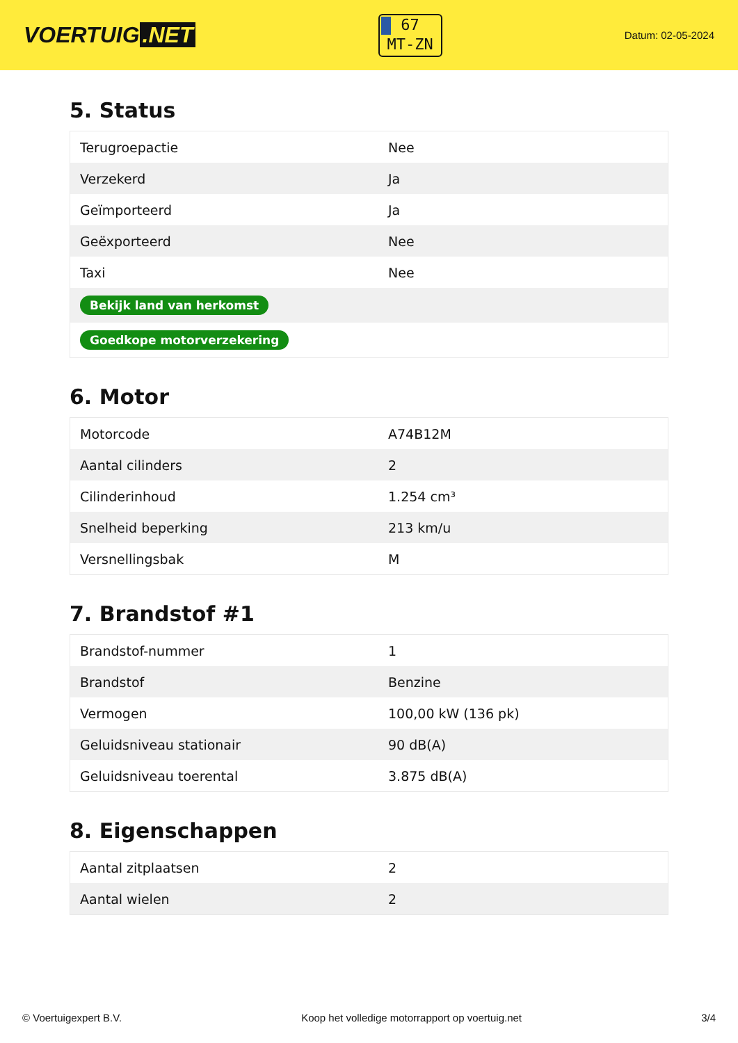VOERTUIG.NET
67
MT-ZN
Datum: 02-05-2024
5. Status
| Terugroepactie | Nee |
| Verzekerd | Ja |
| Geïmporteerd | Ja |
| Geëxporteerd | Nee |
| Taxi | Nee |
| Bekijk land van herkomst | |
| Goedkope motorverzekering | |
6. Motor
| Motorcode | A74B12M |
| Aantal cilinders | 2 |
| Cilinderinhoud | 1.254 cm³ |
| Snelheid beperking | 213 km/u |
| Versnellingsbak | M |
7. Brandstof #1
| Brandstof-nummer | 1 |
| Brandstof | Benzine |
| Vermogen | 100,00 kW (136 pk) |
| Geluidsniveau stationair | 90 dB(A) |
| Geluidsniveau toerental | 3.875 dB(A) |
8. Eigenschappen
| Aantal zitplaatsen | 2 |
| Aantal wielen | 2 |
© Voertuigexpert B.V. Koop het volledige motorrapport op voertuig.net 3/4